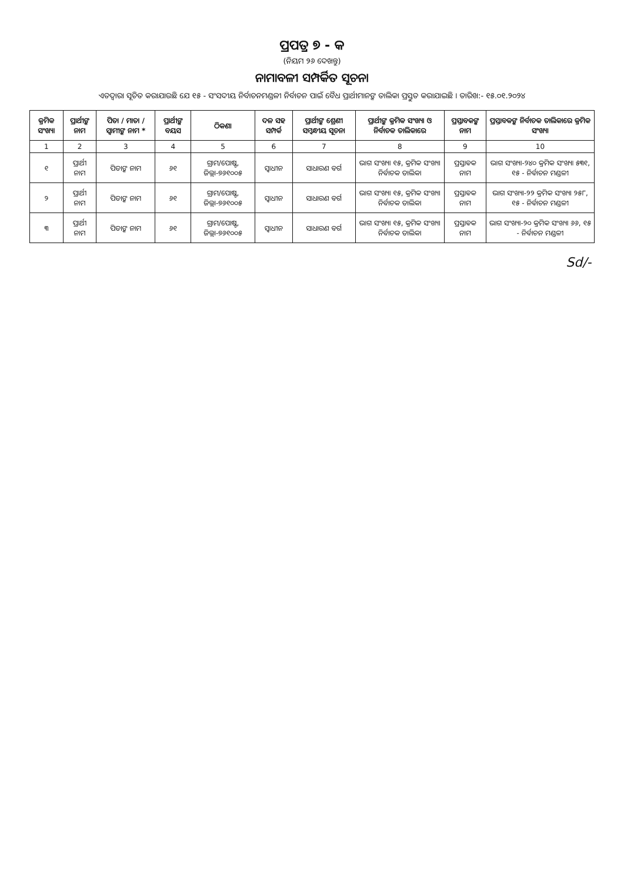ପ୍ରପତ୍ର ୭ - କ
(ନିୟମ ୨୬ ଦେଖନ୍ତୁ)
ନାମାବଳୀ ସମ୍ପର୍କିତ ସୂଚନା
ଏତଦ୍ୱାରା ସୂଚିତ କରାଯାଉଛି ଯେ ୧୫ - ସଂସଦୀୟ ନିର୍ବାଚନମଣ୍ଡଳୀ ନିର୍ବାଚନ ପାଇଁ ବୈଧ ପ୍ରାର୍ଥୀମାନଙ୍କ ତାଲିକା ପ୍ରସ୍ତୁତ କରାଯାଇଛି । ତାରିଖ:- ୧୫.୦୧.୨୦୨୪
| କ୍ରମିକ ସଂଖ୍ୟା | ପ୍ରାର୍ଥୀଙ୍କ ନାମ | ପିତା / ମାତା / ସ୍ୱାମୀଙ୍କ ନାମ * | ପ୍ରାର୍ଥୀଙ୍କ ବୟସ | ଠିକଣା | ଦଳ ସହ ସମ୍ପର୍କ | ପ୍ରାର୍ଥୀଙ୍କ ଶ୍ରେଣୀ ସମ୍ବନ୍ଧୀୟ ସୂଚନା | ପ୍ରାର୍ଥୀଙ୍କ କ୍ରମିକ ସଂଖ୍ୟା ଓ ନିର୍ବାଚକ ତାଲିକାରେ | ପ୍ରସ୍ତାବକଙ୍କ ନାମ | ପ୍ରସ୍ତାବକଙ୍କ ନିର୍ବାଚକ ତାଲିକାରେ କ୍ରମିକ ସଂଖ୍ୟା |
| --- | --- | --- | --- | --- | --- | --- | --- | --- | --- |
| 1 | 2 | 3 | 4 | 5 | 6 | 7 | 8 | 9 | 10 |
| ୧ | ପ୍ରାର୍ଥୀ ନାମ | ପିତାଙ୍କ ନାମ | ୬୧ | ଗ୍ରାମ/ପୋଷ୍ଟ, ଜିଲ୍ଲା-୭୬୧୦୦୫ | ସ୍ୱାଧୀନ | ସାଧାରଣ ବର୍ଗ | ଭାଗ ସଂଖ୍ୟା ୧୫, କ୍ରମିକ ସଂଖ୍ୟା ନିର୍ବାଚକ ତାଲିକା | ପ୍ରସ୍ତାବକ ନାମ | ଭାଗ ସଂଖ୍ୟା-୨୪୦ କ୍ରମିକ ସଂଖ୍ୟା ୫୩୧, ୧୫ - ନିର୍ବାଚନ ମଣ୍ଡଳୀ |
| ୨ | ପ୍ରାର୍ଥୀ ନାମ | ପିତାଙ୍କ ନାମ | ୬୧ | ଗ୍ରାମ/ପୋଷ୍ଟ, ଜିଲ୍ଲା-୭୬୧୦୦୫ | ସ୍ୱାଧୀନ | ସାଧାରଣ ବର୍ଗ | ଭାଗ ସଂଖ୍ୟା ୧୫, କ୍ରମିକ ସଂଖ୍ୟା ନିର୍ବାଚକ ତାଲିକା | ପ୍ରସ୍ତାବକ ନାମ | ଭାଗ ସଂଖ୍ୟା-୨୨ କ୍ରମିକ ସଂଖ୍ୟା ୨୫୮, ୧୫ - ନିର୍ବାଚନ ମଣ୍ଡଳୀ |
| ୩ | ପ୍ରାର୍ଥୀ ନାମ | ପିତାଙ୍କ ନାମ | ୬୧ | ଗ୍ରାମ/ପୋଷ୍ଟ, ଜିଲ୍ଲା-୭୬୧୦୦୫ | ସ୍ୱାଧୀନ | ସାଧାରଣ ବର୍ଗ | ଭାଗ ସଂଖ୍ୟା ୧୫, କ୍ରମିକ ସଂଖ୍ୟା ନିର୍ବାଚକ ତାଲିକା | ପ୍ରସ୍ତାବକ ନାମ | ଭାଗ ସଂଖ୍ୟା-୨୦ କ୍ରମିକ ସଂଖ୍ୟା ୬୬, ୧୫ - ନିର୍ବାଚନ ମଣ୍ଡଳୀ |
| Sd/- | | | | | | | | | |